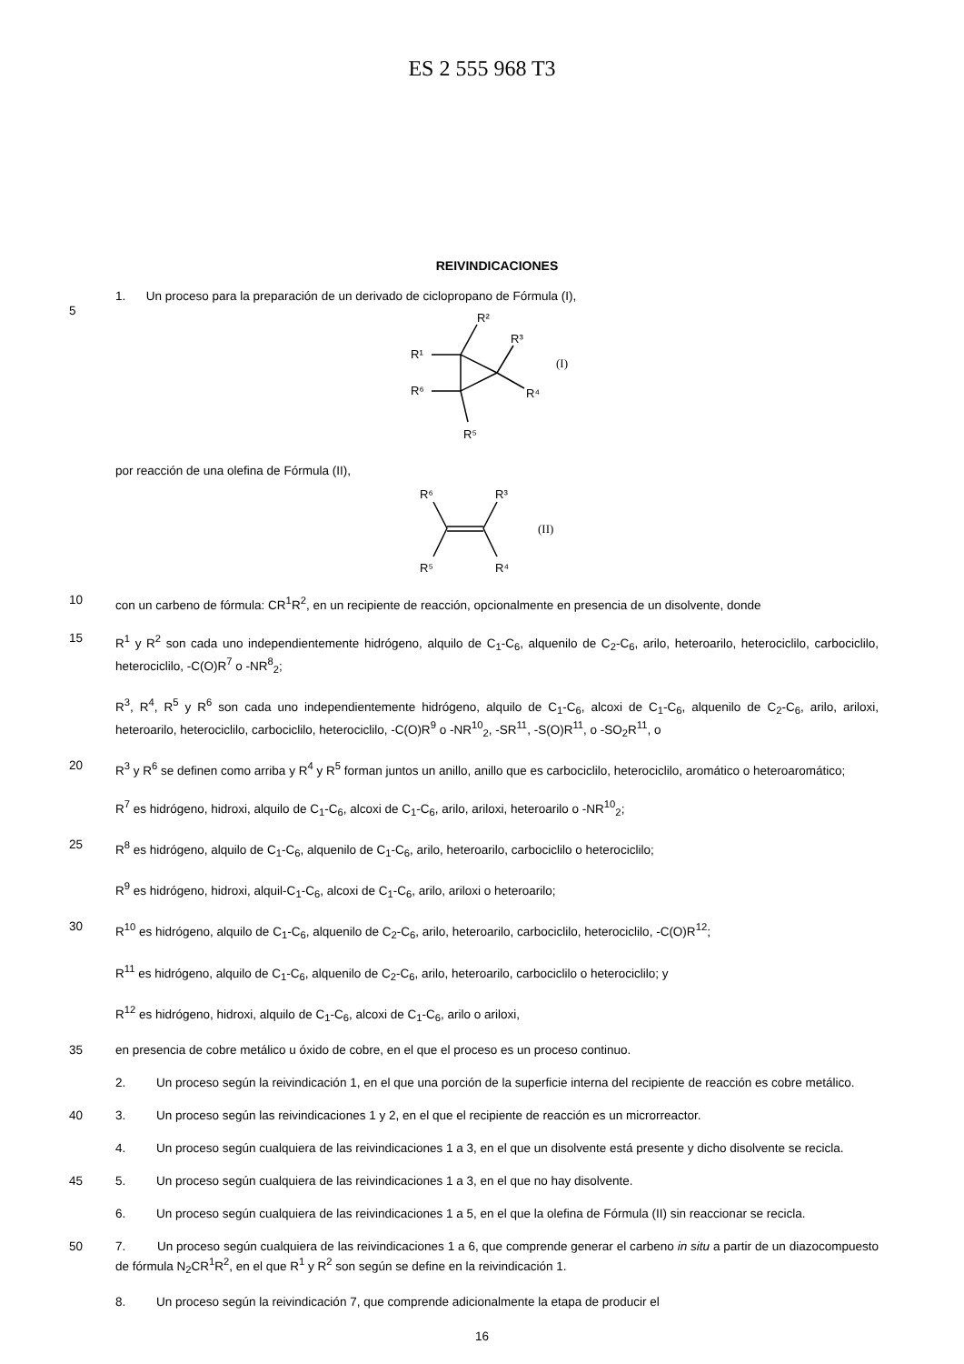ES 2 555 968 T3
REIVINDICACIONES
1. Un proceso para la preparación de un derivado de ciclopropano de Fórmula (I),
5
R²
R³
R¹
R⁶
R⁴
R⁵
(I)
por reacción de una olefina de Fórmula (II),
R⁶
R³
R⁵
R⁴
(II)
10
con un carbeno de fórmula: CR<sup>1</sup>R<sup>2</sup>, en un recipiente de reacción, opcionalmente en presencia de un disolvente, donde
15
R<sup>1</sup> y R<sup>2</sup> son cada uno independientemente hidrógeno, alquilo de C<sub>1</sub>-C<sub>6</sub>, alquenilo de C<sub>2</sub>-C<sub>6</sub>, arilo, heteroarilo, heterociclilo, carbociclilo, heterociclilo, -C(O)R<sup>7</sup> o -NR<sup>8</sup><sub>2</sub>;
R<sup>3</sup>, R<sup>4</sup>, R<sup>5</sup> y R<sup>6</sup> son cada uno independientemente hidrógeno, alquilo de C<sub>1</sub>-C<sub>6</sub>, alcoxi de C<sub>1</sub>-C<sub>6</sub>, alquenilo de C<sub>2</sub>-C<sub>6</sub>, arilo, ariloxi, heteroarilo, heterociclilo, carbociclilo, heterociclilo, -C(O)R<sup>9</sup> o -NR<sup>10</sup><sub>2</sub>, -SR<sup>11</sup>, -S(O)R<sup>11</sup>, o -SO<sub>2</sub>R<sup>11</sup>, o
20
R<sup>3</sup> y R<sup>6</sup> se definen como arriba y R<sup>4</sup> y R<sup>5</sup> forman juntos un anillo, anillo que es carbociclilo, heterociclilo, aromático o heteroaromático;
R<sup>7</sup> es hidrógeno, hidroxi, alquilo de C<sub>1</sub>-C<sub>6</sub>, alcoxi de C<sub>1</sub>-C<sub>6</sub>, arilo, ariloxi, heteroarilo o -NR<sup>10</sup><sub>2</sub>;
25
R<sup>8</sup> es hidrógeno, alquilo de C<sub>1</sub>-C<sub>6</sub>, alquenilo de C<sub>1</sub>-C<sub>6</sub>, arilo, heteroarilo, carbociclilo o heterociclilo;
R<sup>9</sup> es hidrógeno, hidroxi, alquil-C<sub>1</sub>-C<sub>6</sub>, alcoxi de C<sub>1</sub>-C<sub>6</sub>, arilo, ariloxi o heteroarilo;
30
R<sup>10</sup> es hidrógeno, alquilo de C<sub>1</sub>-C<sub>6</sub>, alquenilo de C<sub>2</sub>-C<sub>6</sub>, arilo, heteroarilo, carbociclilo, heterociclilo, -C(O)R<sup>12</sup>;
R<sup>11</sup> es hidrógeno, alquilo de C<sub>1</sub>-C<sub>6</sub>, alquenilo de C<sub>2</sub>-C<sub>6</sub>, arilo, heteroarilo, carbociclilo o heterociclilo; y
R<sup>12</sup> es hidrógeno, hidroxi, alquilo de C<sub>1</sub>-C<sub>6</sub>, alcoxi de C<sub>1</sub>-C<sub>6</sub>, arilo o ariloxi,
35
en presencia de cobre metálico u óxido de cobre, en el que el proceso es un proceso continuo.
2. Un proceso según la reivindicación 1, en el que una porción de la superficie interna del recipiente de reacción es cobre metálico.
40
3. Un proceso según las reivindicaciones 1 y 2, en el que el recipiente de reacción es un microrreactor.
4. Un proceso según cualquiera de las reivindicaciones 1 a 3, en el que un disolvente está presente y dicho disolvente se recicla.
45
5. Un proceso según cualquiera de las reivindicaciones 1 a 3, en el que no hay disolvente.
6. Un proceso según cualquiera de las reivindicaciones 1 a 5, en el que la olefina de Fórmula (II) sin reaccionar se recicla.
50
7. Un proceso según cualquiera de las reivindicaciones 1 a 6, que comprende generar el carbeno in situ a partir de un diazocompuesto de fórmula N<sub>2</sub>CR<sup>1</sup>R<sup>2</sup>, en el que R<sup>1</sup> y R<sup>2</sup> son según se define en la reivindicación 1.
8. Un proceso según la reivindicación 7, que comprende adicionalmente la etapa de producir el
16